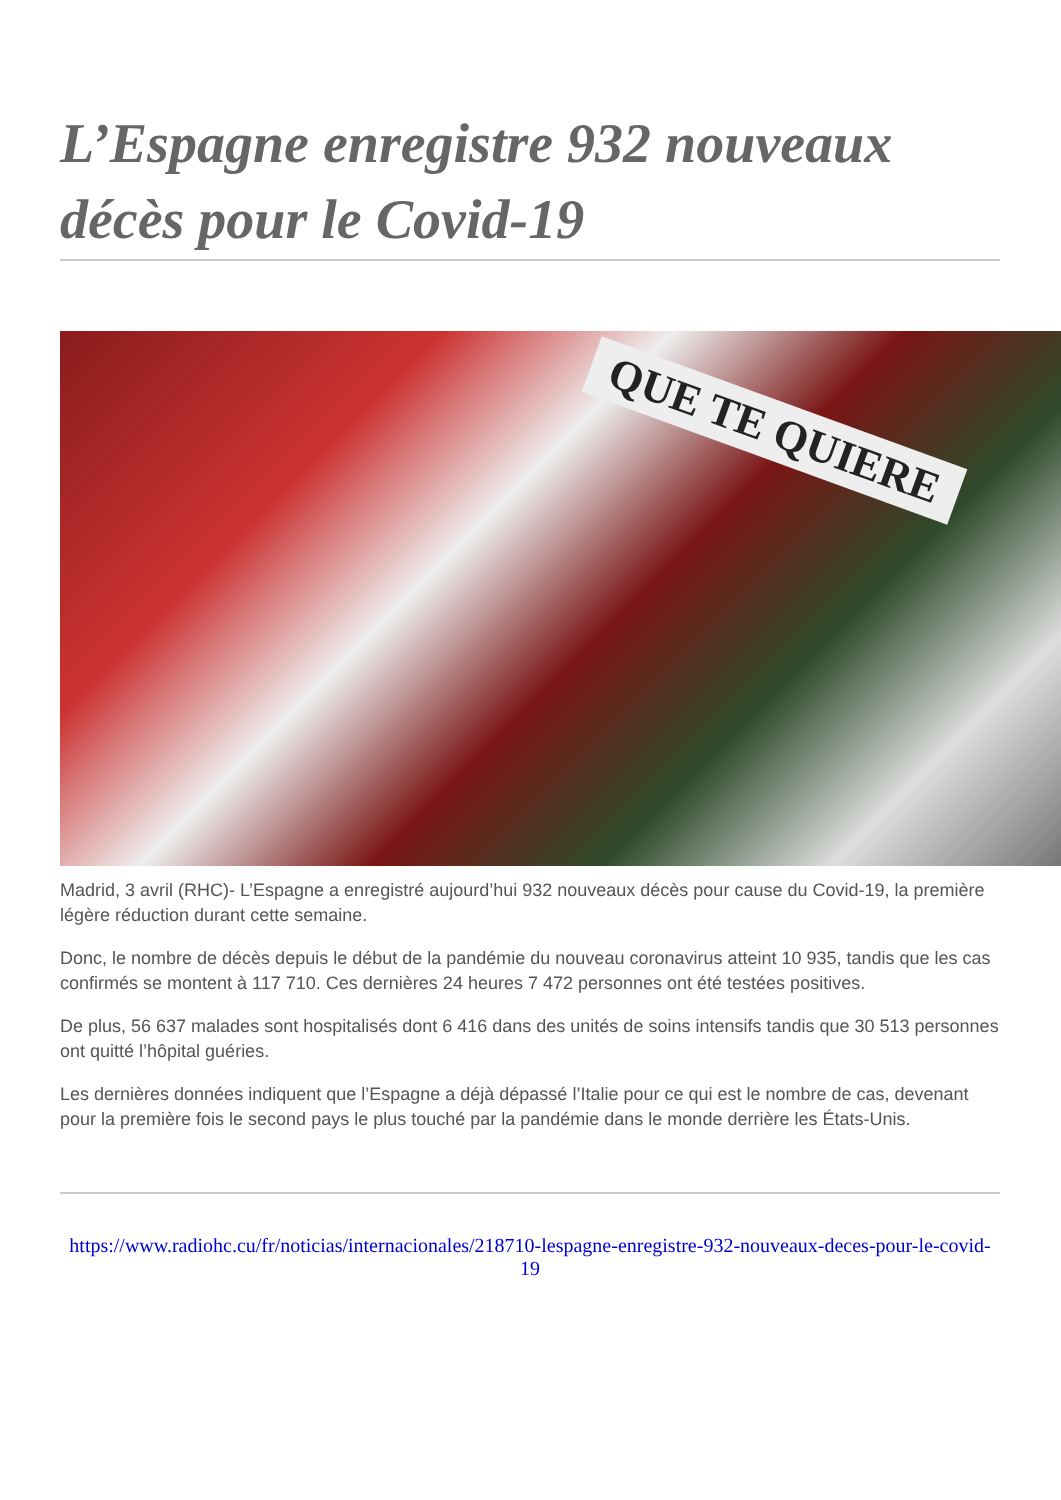L’Espagne enregistre 932 nouveaux décès pour le Covid-19
QUE TE QUIERE
Madrid, 3 avril (RHC)- L’Espagne a enregistré aujourd’hui 932 nouveaux décès pour cause du Covid-19, la première légère réduction durant cette semaine.
Donc, le nombre de décès depuis le début de la pandémie du nouveau coronavirus atteint 10 935, tandis que les cas confirmés se montent à 117 710. Ces dernières 24 heures 7 472 personnes ont été testées positives.
De plus, 56 637 malades sont hospitalisés dont 6 416 dans des unités de soins intensifs tandis que 30 513 personnes ont quitté l’hôpital guéries.
Les dernières données indiquent que l’Espagne a déjà dépassé l’Italie pour ce qui est le nombre de cas, devenant pour la première fois le second pays le plus touché par la pandémie dans le monde derrière les États-Unis.
https://www.radiohc.cu/fr/noticias/internacionales/218710-lespagne-enregistre-932-nouveaux-deces-pour-le-covid-19